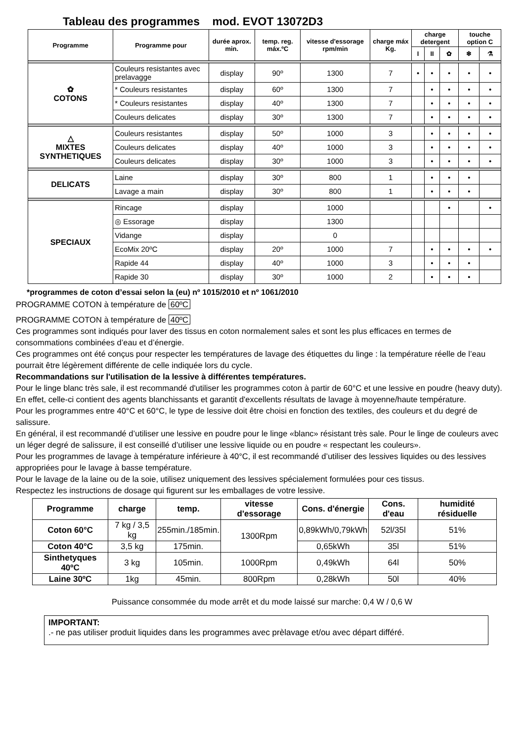Tableau des programmes mod. EVOT 13072D3
| Programme | Programme pour | durée aprox. min. | temp. reg. máx.ºC | vitesse d'essorage rpm/min | charge máx Kg. | charge detergent | | | touche option C | |
| --- | --- | --- | --- | --- | --- | --- | --- | --- | --- | --- |
| | | | | | | I | II | ✿ | ❄ | ⚗ |
| ✿ COTONS | Couleurs resistantes avec prelavagge | display | 90º | 1300 | 7 | • | • | • | • | • |
| | * Couleurs resistantes | display | 60º | 1300 | 7 | | • | • | • | • |
| | * Couleurs resistantes | display | 40º | 1300 | 7 | | • | • | • | • |
| | Couleurs delicates | display | 30º | 1300 | 7 | | • | • | • | • |
| △ MIXTES SYNTHETIQUES | Couleurs resistantes | display | 50º | 1000 | 3 | | • | • | • | • |
| | Couleurs delicates | display | 40º | 1000 | 3 | | • | • | • | • |
| | Couleurs delicates | display | 30º | 1000 | 3 | | • | • | • | • |
| DELICATS | Laine | display | 30º | 800 | 1 | | • | • | • | |
| | Lavage a main | display | 30º | 800 | 1 | | • | • | • | |
| SPECIAUX | Rincage | display | | 1000 | | | | • | | • |
| | ◎ Essorage | display | | 1300 | | | | | | |
| | Vidange | display | | 0 | | | | | | |
| | EcoMix 20ºC | display | 20º | 1000 | 7 | | • | • | • | • |
| | Rapide 44 | display | 40º | 1000 | 3 | | • | • | • | |
| | Rapide 30 | display | 30º | 1000 | 2 | | • | • | • | |
*programmes de coton d’essai selon la (eu) nº 1015/2010 et nº 1061/2010
PROGRAMME COTON à température de 60ºC
PROGRAMME COTON à température de 40ºC
Ces programmes sont indiqués pour laver des tissus en coton normalement sales et sont les plus efficaces en termes de consommations combinées d’eau et d’énergie.
Ces programmes ont été conçus pour respecter les températures de lavage des étiquettes du linge : la température réelle de l’eau pourrait être légèrement différente de celle indiquée lors du cycle.
Recommandations sur l'utilisation de la lessive à différentes températures.
Pour le linge blanc très sale, il est recommandé d'utiliser les programmes coton à partir de 60°C et une lessive en poudre (heavy duty). En effet, celle-ci contient des agents blanchissants et garantit d'excellents résultats de lavage à moyenne/haute température.
Pour les programmes entre 40°C et 60°C, le type de lessive doit être choisi en fonction des textiles, des couleurs et du degré de salissure.
En général, il est recommandé d’utiliser une lessive en poudre pour le linge «blanc» résistant très sale. Pour le linge de couleurs avec un léger degré de salissure, il est conseillé d’utiliser une lessive liquide ou en poudre « respectant les couleurs».
Pour les programmes de lavage à température inférieure à 40°C, il est recommandé d’utiliser des lessives liquides ou des lessives appropriées pour le lavage à basse température.
Pour le lavage de la laine ou de la soie, utilisez uniquement des lessives spécialement formulées pour ces tissus.
Respectez les instructions de dosage qui figurent sur les emballages de votre lessive.
| Programme | charge | temp. | vitesse d'essorage | Cons. d'énergie | Cons. d'eau | humidité résiduelle |
| --- | --- | --- | --- | --- | --- | --- |
| Coton 60°C | 7 kg / 3,5 kg | 255min./185min. | 1300Rpm | 0,89kWh/0,79kWh | 52l/35l | 51% |
| Coton 40°C | 3,5 kg | 175min. | | 0,65kWh | 35l | 51% |
| Sinthetyques 40ºC | 3 kg | 105min. | 1000Rpm | 0,49kWh | 64l | 50% |
| Laine 30ºC | 1kg | 45min. | 800Rpm | 0,28kWh | 50l | 40% |
Puissance consommée du mode arrêt et du mode laissé sur marche: 0,4 W / 0,6 W
IMPORTANT:
.- ne pas utiliser produit liquides dans les programmes avec prèlavage et/ou avec départ différé.